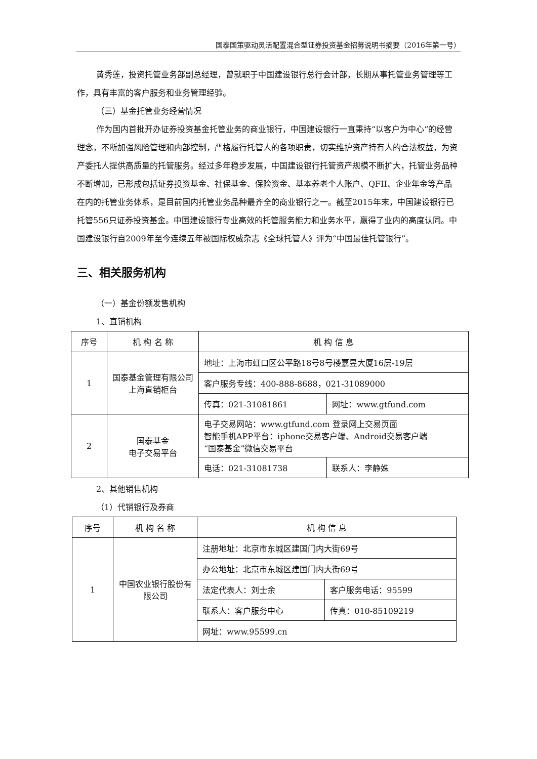国泰国策驱动灵活配置混合型证券投资基金招募说明书摘要（2016年第一号）
黄秀莲，投资托管业务部副总经理，曾就职于中国建设银行总行会计部，长期从事托管业务管理等工作，具有丰富的客户服务和业务管理经验。
（三）基金托管业务经营情况
作为国内首批开办证券投资基金托管业务的商业银行，中国建设银行一直秉持“以客户为中心”的经营理念，不断加强风险管理和内部控制，严格履行托管人的各项职责，切实维护资产持有人的合法权益，为资产委托人提供高质量的托管服务。经过多年稳步发展，中国建设银行托管资产规模不断扩大，托管业务品种不断增加，已形成包括证券投资基金、社保基金、保险资金、基本养老个人账户、QFII、企业年金等产品在内的托管业务体系，是目前国内托管业务品种最齐全的商业银行之一。截至2015年末，中国建设银行已托管556只证券投资基金。中国建设银行专业高效的托管服务能力和业务水平，赢得了业内的高度认同。中国建设银行自2009年至今连续五年被国际权威杂志《全球托管人》评为“中国最佳托管银行”。
三、相关服务机构
（一）基金份额发售机构
1、直销机构
| 序号 | 机 构 名 称 | 机 构 信 息 | |
| 1 | 国泰基金管理有限公司上海直销柜台 | 地址：上海市虹口区公平路18号8号楼嘉昱大厦16层-19层 | |
| | | 客户服务专线：400-888-8688，021-31089000 | |
| | | 传真：021-31081861 | 网址：www.gtfund.com |
| 2 | 国泰基金 电子交易平台 | 电子交易网站：www.gtfund.com 登录网上交易页面 智能手机APP平台：iphone交易客户端、Android交易客户端 “国泰基金”微信交易平台 | |
| | | 电话：021-31081738 | 联系人：李静姝 |
2、其他销售机构
（1）代销银行及券商
| 序号 | 机 构 名 称 | 机 构 信 息 | |
| 1 | 中国农业银行股份有限公司 | 注册地址：北京市东城区建国门内大街69号 | |
| | | 办公地址：北京市东城区建国门内大街69号 | |
| | | 法定代表人：刘士余 | 客户服务电话：95599 |
| | | 联系人：客户服务中心 | 传真：010-85109219 |
| | | 网址：www.95599.cn | |